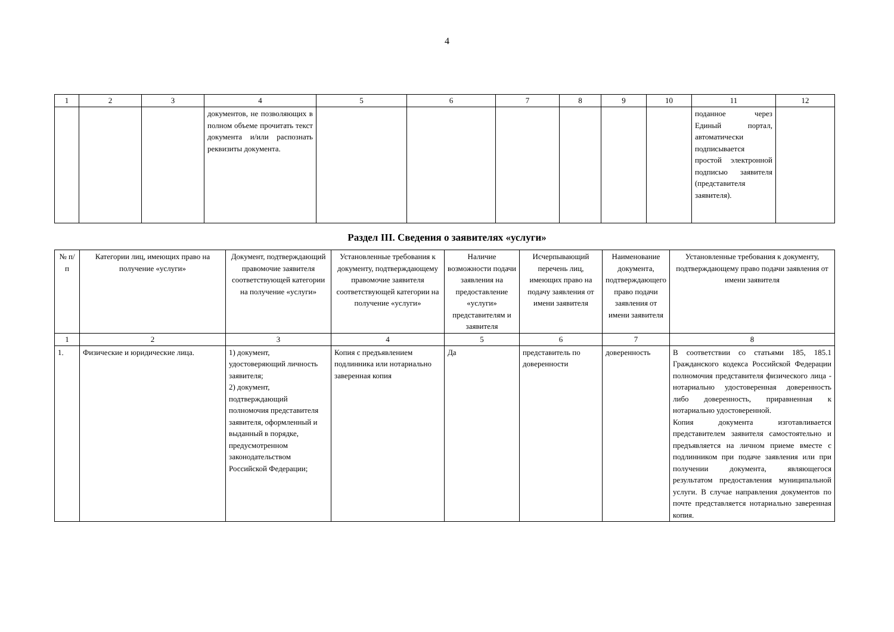4
| 1 | 2 | 3 | 4 | 5 | 6 | 7 | 8 | 9 | 10 | 11 | 12 |
| | | | документов, не позволяющих в полном объеме прочитать текст документа и/или распознать реквизиты документа. | | | | | | | поданное через Единый портал, автоматически подписывается простой электронной подписью заявителя (представителя заявителя). | |
Раздел III. Сведения о заявителях «услуги»
| № п/п | Категории лиц, имеющих право на получение «услуги» | Документ, подтверждающий правомочие заявителя соответствующей категории на получение «услуги» | Установленные требования к документу, подтверждающему правомочие заявителя соответствующей категории на получение «услуги» | Наличие возможности подачи заявления на предоставление «услуги» представителям и заявителя | Исчерпывающий перечень лиц, имеющих право на подачу заявления от имени заявителя | Наименование документа, подтверждающего право подачи заявления от имени заявителя | Установленные требования к документу, подтверждающему право подачи заявления от имени заявителя |
| --- | --- | --- | --- | --- | --- | --- | --- |
| 1 | 2 | 3 | 4 | 5 | 6 | 7 | 8 |
| 1. | Физические и юридические лица. | 1) документ, удостоверяющий личность заявителя; 2) документ, подтверждающий полномочия представителя заявителя, оформленный и выданный в порядке, предусмотренном законодательством Российской Федерации; | Копия с предъявлением подлинника или нотариально заверенная копия | Да | представитель по доверенности | доверенность | В соответствии со статьями 185, 185.1 Гражданского кодекса Российской Федерации полномочия представителя физического лица - нотариально удостоверенная доверенность либо доверенность, приравненная к нотариально удостоверенной. Копия документа изготавливается представителем заявителя самостоятельно и предъявляется на личном приеме вместе с подлинником при подаче заявления или при получении документа, являющегося результатом предоставления муниципальной услуги. В случае направления документов по почте представляется нотариально заверенная копия. |